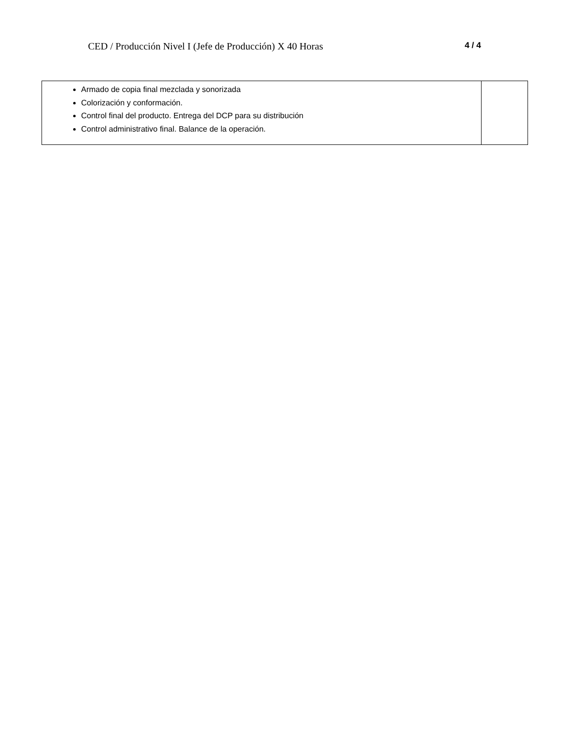CED / Producción Nivel I (Jefe de Producción) X 40 Horas 4 / 4
| Armado de copia final mezclada y sonorizada Colorización y conformación. Control final del producto. Entrega del DCP para su distribución Control administrativo final. Balance de la operación. | |